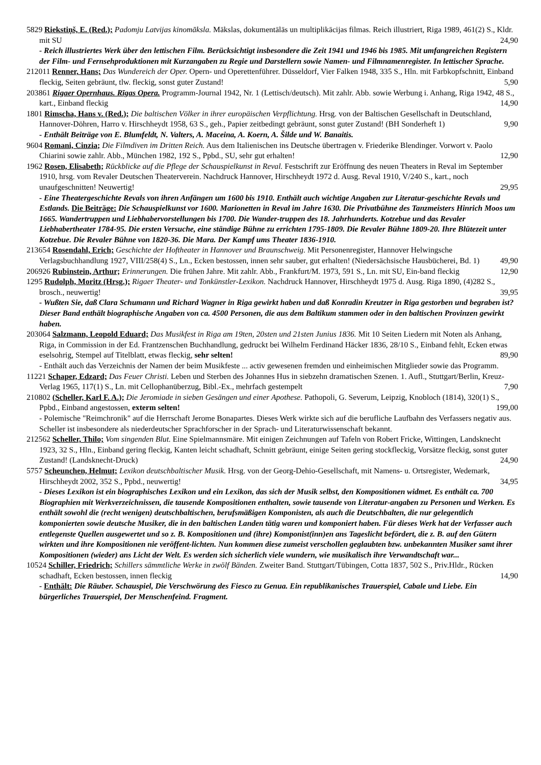5829 Riekstiņš, E. (Red.); Padomju Latvijas kinomāksla. Mākslas, dokumentālās un multiplikācijas filmas. Reich illustriert, Riga 1989, 461(2) S., Kldr. mit SU 24,90
- Reich illustriertes Werk über den lettischen Film. Berücksichtigt insbesondere die Zeit 1941 und 1946 bis 1985. Mit umfangreichen Registern der Film- und Fernsehproduktionen mit Kurzangaben zu Regie und Darstellern sowie Namen- und Filmnamenregister. In lettischer Sprache.
212011 Renner, Hans; Das Wundereich der Oper. Opern- und Operettenführer. Düsseldorf, Vier Falken 1948, 335 S., Hln. mit Farbkopfschnitt, Einband fleckig, Seiten gebräunt, tlw. fleckig, sonst guter Zustand! 5,90
203861 Rigaer Opernhaus. Rīgas Opera. Programm-Journal 1942, Nr. 1 (Lettisch/deutsch). Mit zahlr. Abb. sowie Werbung i. Anhang, Riga 1942, 48 S., kart., Einband fleckig 14,90
1801 Rimscha, Hans v. (Red.); Die baltischen Völker in ihrer europäischen Verpflichtung. Hrsg. von der Baltischen Gesellschaft in Deutschland, Hannover-Döhren, Harro v. Hirschheydt 1958, 63 S., geh., Papier zeitbedingt gebräunt, sonst guter Zustand! (BH Sonderheft 1) 9,90
- Enthält Beiträge von E. Blumfeldt, N. Valters, A. Maceina, A. Koern, A. Šilde und W. Banaitis.
9604 Romani, Cinzia; Die Filmdiven im Dritten Reich. Aus dem Italienischen ins Deutsche übertragen v. Friederike Blendinger. Vorwort v. Paolo Chiarini sowie zahlr. Abb., München 1982, 192 S., Ppbd., SU, sehr gut erhalten! 12,90
1962 Rosen, Elisabeth; Rückblicke auf die Pflege der Schauspielkunst in Reval. Festschrift zur Eröffnung des neuen Theaters in Reval im September 1910, hrsg. vom Revaler Deutschen Theaterverein. Nachdruck Hannover, Hirschheydt 1972 d. Ausg. Reval 1910, V/240 S., kart., noch unaufgeschnitten! Neuwertig! 29,95
- Eine Theatergeschichte Revals von ihren Anfängen um 1600 bis 1910. Enthält auch wichtige Angaben zur Literatur-geschichte Revals und Estlands. Die Beiträge: Die Schauspielkunst vor 1600. Marionetten in Reval im Jahre 1630. Die Privatbühne des Tanzmeisters Hinrich Moos um 1665. Wandertruppen und Liebhabervorstellungen bis 1700. Die Wander-truppen des 18. Jahrhunderts. Kotzebue und das Revaler Liebhabertheater 1784-95. Die ersten Versuche, eine ständige Bühne zu errichten 1795-1809. Die Revaler Bühne 1809-20. Ihre Blütezeit unter Kotzebue. Die Revaler Bühne von 1820-36. Die Mara. Der Kampf ums Theater 1836-1910.
213654 Rosendahl, Erich; Geschichte der Hoftheater in Hannover und Braunschweig. Mit Personenregister, Hannover Helwingsche Verlagsbuchhandlung 1927, VIII/258(4) S., Ln., Ecken bestossen, innen sehr sauber, gut erhalten! (Niedersächsische Hausbücherei, Bd. 1) 49,90
206926 Rubinstein, Arthur; Erinnerungen. Die frühen Jahre. Mit zahlr. Abb., Frankfurt/M. 1973, 591 S., Ln. mit SU, Ein-band fleckig 12,90
1295 Rudolph, Moritz (Hrsg.); Rigaer Theater- und Tonkünstler-Lexikon. Nachdruck Hannover, Hirschheydt 1975 d. Ausg. Riga 1890, (4)282 S., brosch., neuwertig! 39,95
- Wußten Sie, daß Clara Schumann und Richard Wagner in Riga gewirkt haben und daß Konradin Kreutzer in Riga gestorben und begraben ist? Dieser Band enthält biographische Angaben von ca. 4500 Personen, die aus dem Baltikum stammen oder in den baltischen Provinzen gewirkt haben.
203064 Salzmann, Leopold Eduard; Das Musikfest in Riga am 19ten, 20sten und 21sten Junius 1836. Mit 10 Seiten Liedern mit Noten als Anhang, Riga, in Commission in der Ed. Frantzenschen Buchhandlung, gedruckt bei Wilhelm Ferdinand Häcker 1836, 28/10 S., Einband fehlt, Ecken etwas eselsohrig, Stempel auf Titelblatt, etwas fleckig, sehr selten! 89,90
- Enthält auch das Verzeichnis der Namen der beim Musikfeste ... activ gewesenen fremden und einheimischen Mitglieder sowie das Programm.
11221 Schaper, Edzard; Das Feuer Christi. Leben und Sterben des Johannes Hus in siebzehn dramatischen Szenen. 1. Aufl., Stuttgart/Berlin, Kreuz-Verlag 1965, 117(1) S., Ln. mit Cellophanüberzug, Bibl.-Ex., mehrfach gestempelt 7,90
210802 (Scheller, Karl F. A.); Die Jeromiade in sieben Gesängen und einer Apothese. Pathopoli, G. Severum, Leipzig, Knobloch (1814), 320(1) S., Ppbd., Einband angestossen, exterm selten! 199,00
- Polemische "Reimchronik" auf die Herrschaft Jerome Bonapartes. Dieses Werk wirkte sich auf die berufliche Laufbahn des Verfassers negativ aus. Scheller ist insbesondere als niederdeutscher Sprachforscher in der Sprach- und Literaturwissenschaft bekannt.
212562 Scheller, Thilo; Vom singenden Blut. Eine Spielmannsmäre. Mit einigen Zeichnungen auf Tafeln von Robert Fricke, Wittingen, Landsknecht 1923, 32 S., Hln., Einband gering fleckig, Kanten leicht schadhaft, Schnitt gebräunt, einige Seiten gering stockfleckig, Vorsätze fleckig, sonst guter Zustand! (Landsknecht-Druck) 24,90
5757 Scheunchen, Helmut; Lexikon deutschbaltischer Musik. Hrsg. von der Georg-Dehio-Gesellschaft, mit Namens- u. Ortsregister, Wedemark, Hirschheydt 2002, 352 S., Ppbd., neuwertig! 34,95
- Dieses Lexikon ist ein biographisches Lexikon und ein Lexikon, das sich der Musik selbst, den Kompositionen widmet. Es enthält ca. 700 Biographien mit Werkverzeichnissen, die tausende Kompositionen enthalten, sowie tausende von Literatur-angaben zu Personen und Werken. Es enthält sowohl die (recht wenigen) deutschbaltischen, berufsmäßigen Komponisten, als auch die Deutschbalten, die nur gelegentlich komponierten sowie deutsche Musiker, die in den baltischen Landen tätig waren und komponiert haben. Für dieses Werk hat der Verfasser auch entlegenste Quellen ausgewertet und so z. B. Kompositionen und (ihre) Komponist(inn)en ans Tageslicht befördert, die z. B. auf den Gütern wirkten und ihre Kompositionen nie veröffent-lichten. Nun kommen diese zumeist verschollen geglaubten bzw. unbekannten Musiker samt ihrer Kompositionen (wieder) ans Licht der Welt. Es werden sich sicherlich viele wundern, wie musikalisch ihre Verwandtschaft war...
10524 Schiller, Friedrich; Schillers sämmtliche Werke in zwölf Bänden. Zweiter Band. Stuttgart/Tübingen, Cotta 1837, 502 S., Priv.Hldr., Rücken schadhaft, Ecken bestossen, innen fleckig 14,90
- Enthält: Die Räuber. Schauspiel, Die Verschwörung des Fiesco zu Genua. Ein republikanisches Trauerspiel, Cabale und Liebe. Ein bürgerliches Trauerspiel, Der Menschenfeind. Fragment.